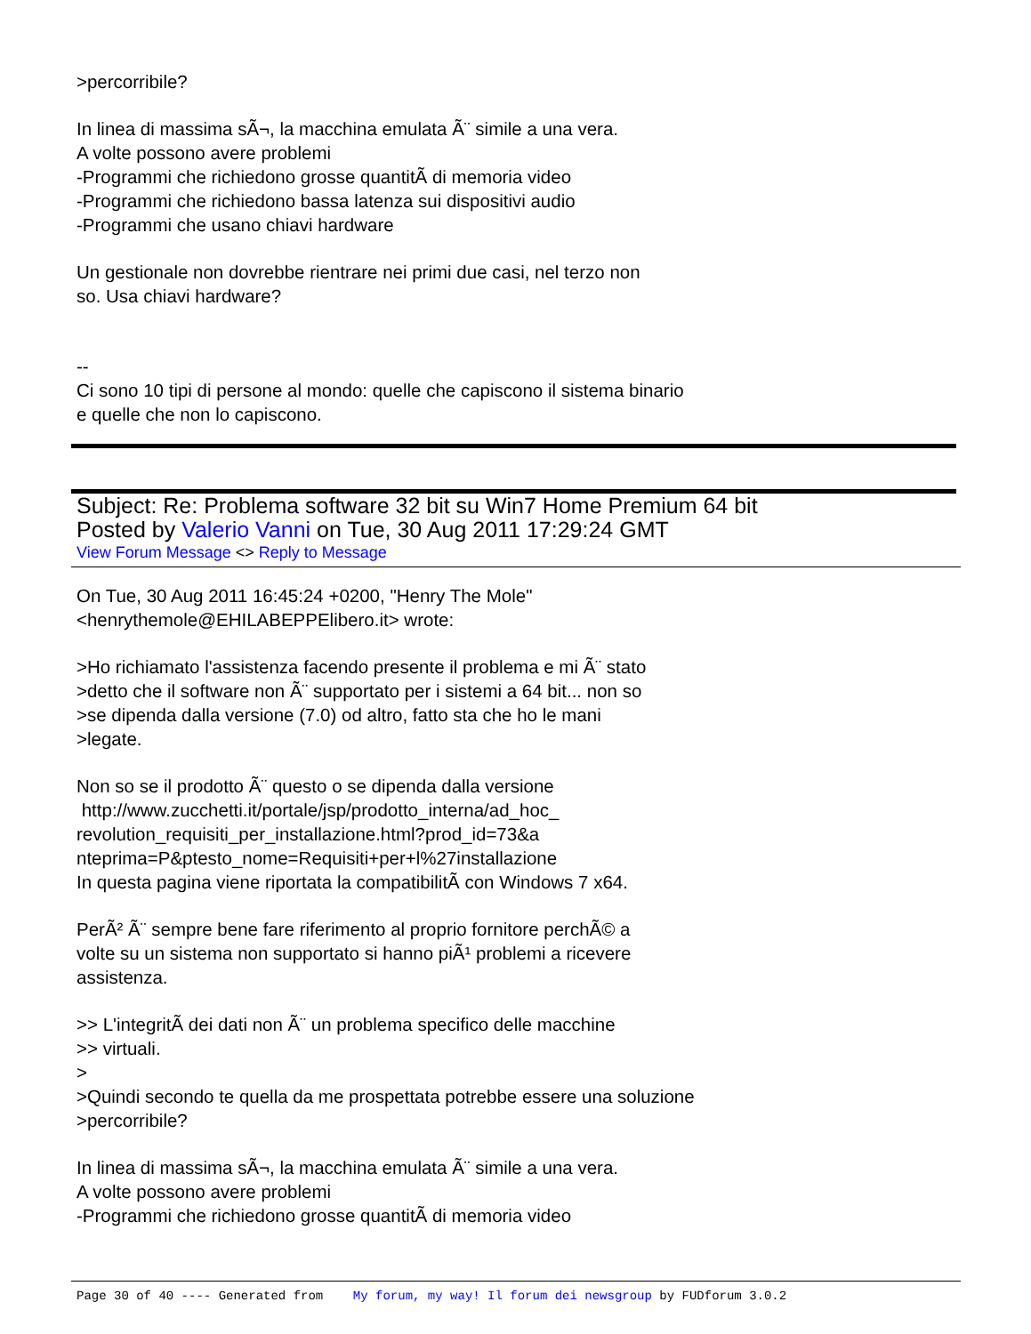>percorribile?
In linea di massima sÃ¬, la macchina emulata Ã¨ simile a una vera.
A volte possono avere problemi
-Programmi che richiedono grosse quantitÃ di memoria video
-Programmi che richiedono bassa latenza sui dispositivi audio
-Programmi che usano chiavi hardware
Un gestionale non dovrebbe rientrare nei primi due casi, nel terzo non
so. Usa chiavi hardware?
--
Ci sono 10 tipi di persone al mondo: quelle che capiscono il sistema binario
e quelle che non lo capiscono.
Subject: Re: Problema software 32 bit su Win7 Home Premium 64 bit
Posted by Valerio Vanni on Tue, 30 Aug 2011 17:29:24 GMT
View Forum Message <> Reply to Message
On Tue, 30 Aug 2011 16:45:24 +0200, "Henry The Mole"
<henrythemole@EHILABEPPElibero.it> wrote:
>Ho richiamato l'assistenza facendo presente il problema e mi Ã¨ stato
>detto che il software non Ã¨ supportato per i sistemi a 64 bit... non so
>se dipenda dalla versione (7.0) od altro, fatto sta che ho le mani
>legate.
Non so se il prodotto Ã¨ questo o se dipenda dalla versione
http://www.zucchetti.it/portale/jsp/prodotto_interna/ad_hoc_
revolution_requisiti_per_installazione.html?prod_id=73&a
nteprima=P&ptesto_nome=Requisiti+per+l%27installazione
In questa pagina viene riportata la compatibilitÃ con Windows 7 x64.
PerÃ² Ã¨ sempre bene fare riferimento al proprio fornitore perchÃ© a
volte su un sistema non supportato si hanno piÃ¹ problemi a ricevere
assistenza.
>> L'integritÃ dei dati non Ã¨ un problema specifico delle macchine
>> virtuali.
>
>Quindi secondo te quella da me prospettata potrebbe essere una soluzione
>percorribile?
In linea di massima sÃ¬, la macchina emulata Ã¨ simile a una vera.
A volte possono avere problemi
-Programmi che richiedono grosse quantitÃ di memoria video
Page 30 of 40 ---- Generated from My forum, my way! Il forum dei newsgroup by FUDforum 3.0.2